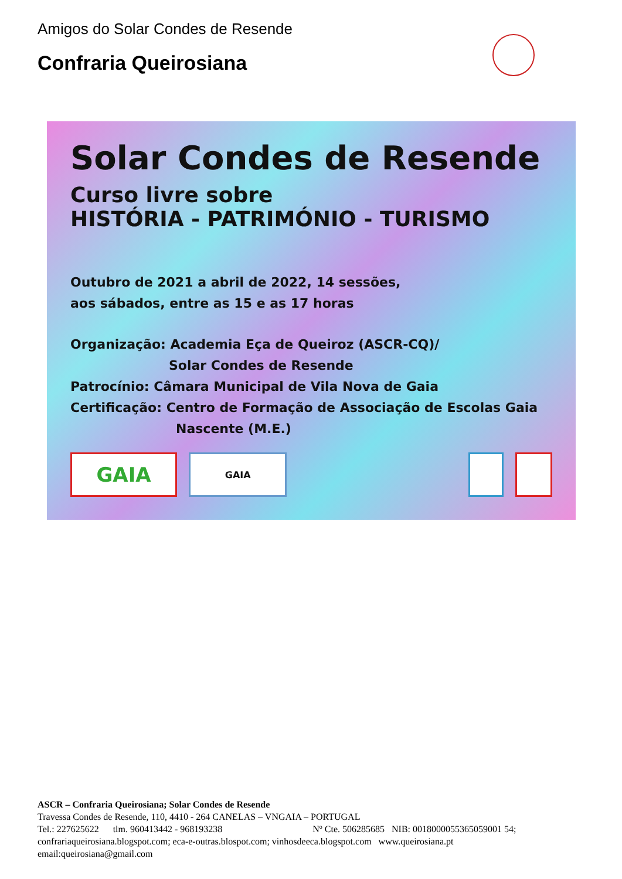Amigos do Solar Condes de Resende
Confraria Queirosiana
Solar Condes de Resende
Curso livre sobre
HISTÓRIA - PATRIMÓNIO - TURISMO
Outubro de 2021 a abril de 2022, 14 sessões,
aos sábados, entre as 15 e as 17 horas
Organização: Academia Eça de Queiroz (ASCR-CQ)/
Solar Condes de Resende
Patrocínio: Câmara Municipal de Vila Nova de Gaia
Certificação: Centro de Formação de Associação de Escolas Gaia
Nascente (M.E.)
GAIA
GAIA
ASCR – Confraria Queirosiana; Solar Condes de Resende
Travessa Condes de Resende, 110, 4410 - 264 CANELAS – VNGAIA – PORTUGAL
Tel.: 227625622 tlm. 960413442 - 968193238 Nº Cte. 506285685 NIB: 0018000055365059001 54;
confrariaqueirosiana.blogspot.com; eca-e-outras.blospot.com; vinhosdeeca.blogspot.com www.queirosiana.pt
email:queirosiana@gmail.com